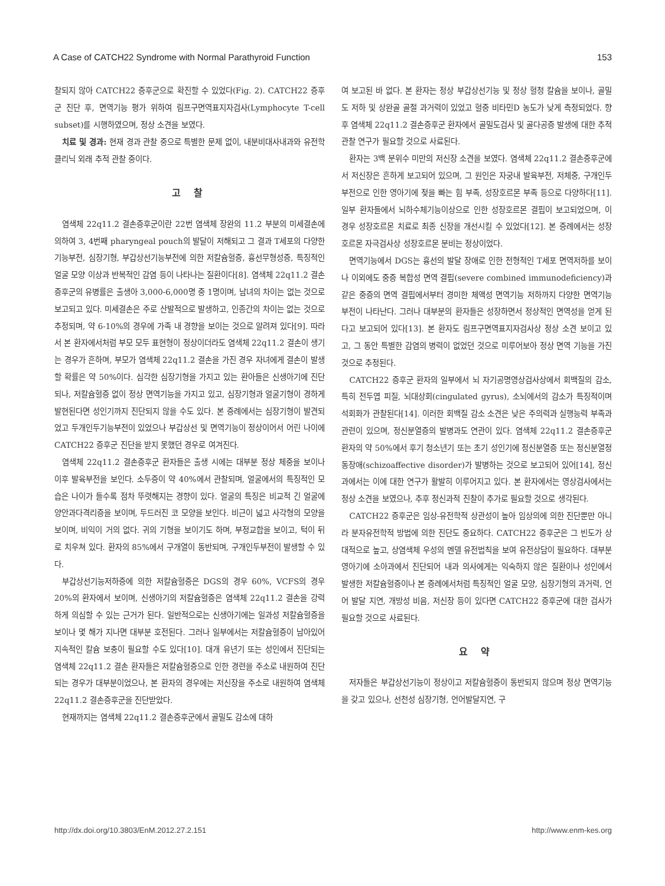A Case of CATCH22 Syndrome with Normal Parathyroid Function 153
찰되지 않아 CATCH22 증후군으로 확진할 수 있었다(Fig. 2). CATCH22 증후군 진단 후, 면역기능 평가 위하여 림프구면역표지자검사(Lymphocyte T-cell subset)를 시행하였으며, 정상 소견을 보였다.
치료 및 경과: 현재 경과 관찰 중으로 특별한 문제 없이, 내분비대사내과와 유전학클리닉 외래 추적 관찰 중이다.
고 찰
염색체 22q11.2 결손증후군이란 22번 염색체 장완의 11.2 부분의 미세결손에 의하여 3, 4번째 pharyngeal pouch의 발달이 저해되고 그 결과 T세포의 다양한 기능부전, 심장기형, 부갑상선기능부전에 의한 저칼슘혈증, 흉선무형성증, 특징적인 얼굴 모양 이상과 반복적인 감염 등이 나타나는 질환이다[8]. 염색체 22q11.2 결손증후군의 유병률은 출생아 3,000-6,000명 중 1명이며, 남녀의 차이는 없는 것으로 보고되고 있다. 미세결손은 주로 산발적으로 발생하고, 인종간의 차이는 없는 것으로 추정되며, 약 6-10%의 경우에 가족 내 경향을 보이는 것으로 알려져 있다[9]. 따라서 본 환자에서처럼 부모 모두 표현형이 정상이더라도 염색체 22q11.2 결손이 생기는 경우가 흔하며, 부모가 염색체 22q11.2 결손을 가진 경우 자녀에게 결손이 발생할 확률은 약 50%이다. 심각한 심장기형을 가지고 있는 환아들은 신생아기에 진단되나, 저칼슘혈증 없이 정상 면역기능을 가지고 있고, 심장기형과 얼굴기형이 경하게 발현된다면 성인기까지 진단되지 않을 수도 있다. 본 증례에서는 심장기형이 발견되었고 두개인두기능부전이 있었으나 부갑상선 및 면역기능이 정상이어서 어린 나이에 CATCH22 증후군 진단을 받지 못했던 경우로 여겨진다.
염색체 22q11.2 결손증후군 환자들은 출생 시에는 대부분 정상 체중을 보이나 이후 발육부전을 보인다. 소두증이 약 40%에서 관찰되며, 얼굴에서의 특징적인 모습은 나이가 들수록 점차 뚜렷해지는 경향이 있다. 얼굴의 특징은 비교적 긴 얼굴에 양안과다격리증을 보이며, 두드러진 코 모양을 보인다. 비근이 넓고 사각형의 모양을 보이며, 비익이 거의 없다. 귀의 기형을 보이기도 하며, 부정교합을 보이고, 턱이 뒤로 치우쳐 있다. 환자의 85%에서 구개열이 동반되며, 구개인두부전이 발생할 수 있다.
부갑상선기능저하증에 의한 저칼슘혈증은 DGS의 경우 60%, VCFS의 경우 20%의 환자에서 보이며, 신생아기의 저칼슘혈증은 염색체 22q11.2 결손을 강력하게 의심할 수 있는 근거가 된다. 일반적으로는 신생아기에는 일과성 저칼슘혈증을 보이나 몇 해가 지나면 대부분 호전된다. 그러나 일부에서는 저칼슘혈증이 남아있어 지속적인 칼슘 보충이 필요할 수도 있다[10]. 대개 유년기 또는 성인에서 진단되는 염색체 22q11.2 결손 환자들은 저칼슘혈증으로 인한 경련을 주소로 내원하여 진단되는 경우가 대부분이었으나, 본 환자의 경우에는 저신장을 주소로 내원하여 염색체 22q11.2 결손증후군을 진단받았다.
현재까지는 염색체 22q11.2 결손증후군에서 골밀도 감소에 대하
여 보고된 바 없다. 본 환자는 정상 부갑상선기능 및 정상 혈청 칼슘을 보이나, 골밀도 저하 및 상완골 골절 과거력이 있었고 혈중 비타민D 농도가 낮게 측정되었다. 향후 염색체 22q11.2 결손증후군 환자에서 골밀도검사 및 골다공증 발생에 대한 추적 관찰 연구가 필요할 것으로 사료된다.
환자는 3백 분위수 미만의 저신장 소견을 보였다. 염색체 22q11.2 결손증후군에서 저신장은 흔하게 보고되어 있으며, 그 원인은 자궁내 발육부전, 저체중, 구개인두부전으로 인한 영아기에 젖을 빠는 힘 부족, 성장호르몬 부족 등으로 다양하다[11]. 일부 환자들에서 뇌하수체기능이상으로 인한 성장호르몬 결핍이 보고되었으며, 이 경우 성장호르몬 치료로 최종 신장을 개선시킬 수 있었다[12]. 본 증례에서는 성장호르몬 자극검사상 성장호르몬 분비는 정상이었다.
면역기능에서 DGS는 흉선의 발달 장애로 인한 전형적인 T세포 면역저하를 보이나 이외에도 중증 복합성 면역 결핍(severe combined immunodeficiency)과 같은 중증의 면역 결핍에서부터 경미한 체액성 면역기능 저하까지 다양한 면역기능 부전이 나타난다. 그러나 대부분의 환자들은 성장하면서 정상적인 면역성을 얻게 된다고 보고되어 있다[13]. 본 환자도 림프구면역표지자검사상 정상 소견 보이고 있고, 그 동안 특별한 감염의 병력이 없었던 것으로 미루어보아 정상 면역 기능을 가진 것으로 추정된다.
CATCH22 증후군 환자의 일부에서 뇌 자기공명영상검사상에서 회백질의 감소, 특히 전두엽 피질, 뇌대상회(cingulated gyrus), 소뇌에서의 감소가 특징적이며 석회화가 관찰된다[14]. 이러한 회백질 감소 소견은 낮은 주의력과 실행능력 부족과 관련이 있으며, 정신분열증의 발병과도 연관이 있다. 염색체 22q11.2 결손증후군 환자의 약 50%에서 후기 청소년기 또는 초기 성인기에 정신분열증 또는 정신분열정동장애(schizoaffective disorder)가 발병하는 것으로 보고되어 있어[14], 정신과에서는 이에 대한 연구가 활발히 이루어지고 있다. 본 환자에서는 영상검사에서는 정상 소견을 보였으나, 추후 정신과적 진찰이 추가로 필요할 것으로 생각된다.
CATCH22 증후군은 임상-유전학적 상관성이 높아 임상의에 의한 진단뿐만 아니라 분자유전학적 방법에 의한 진단도 중요하다. CATCH22 증후군은 그 빈도가 상대적으로 높고, 상염색체 우성의 멘델 유전법칙을 보여 유전상담이 필요하다. 대부분 영아기에 소아과에서 진단되어 내과 의사에게는 익숙하지 않은 질환이나 성인에서 발생한 저칼슘혈증이나 본 증례에서처럼 특징적인 얼굴 모양, 심장기형의 과거력, 언어 발달 지연, 개방성 비음, 저신장 등이 있다면 CATCH22 증후군에 대한 검사가 필요할 것으로 사료된다.
요 약
저자들은 부갑상선기능이 정상이고 저칼슘혈증이 동반되지 않으며 정상 면역기능을 갖고 있으나, 선천성 심장기형, 언어발달지연, 구
http://dx.doi.org/10.3803/EnM.2012.27.2.151 http://www.enm-kes.org